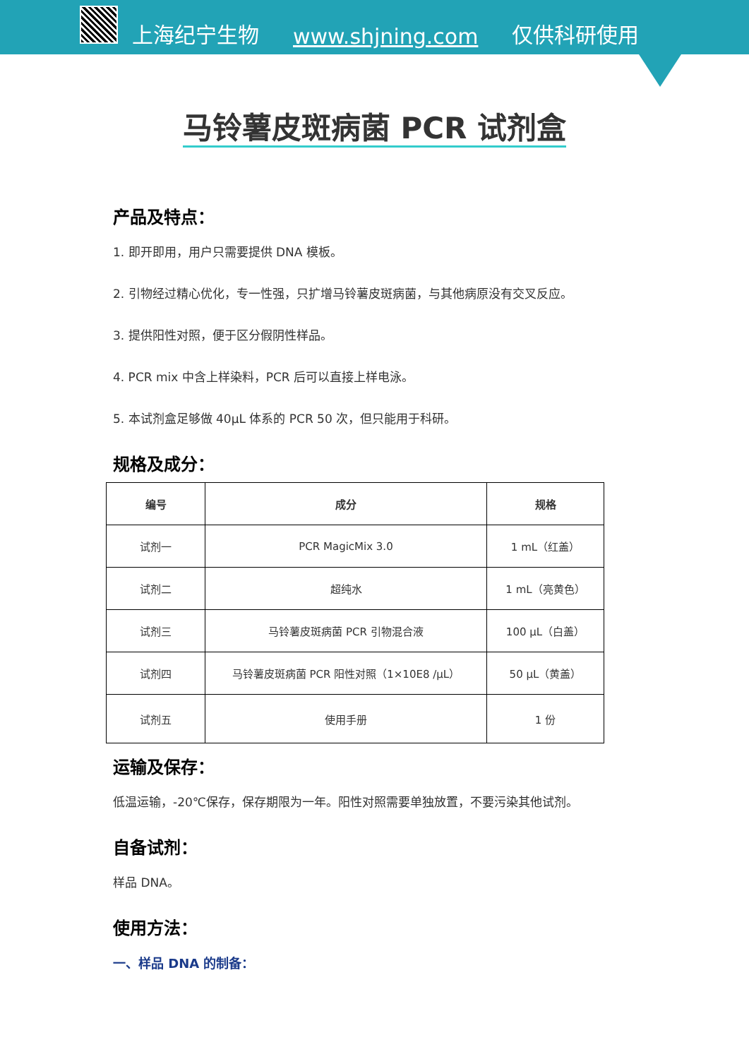上海纪宁生物 www.shjning.com 仅供科研使用
马铃薯皮斑病菌 PCR 试剂盒
产品及特点：
1. 即开即用，用户只需要提供 DNA 模板。
2. 引物经过精心优化，专一性强，只扩增马铃薯皮斑病菌，与其他病原没有交叉反应。
3. 提供阳性对照，便于区分假阴性样品。
4. PCR mix 中含上样染料，PCR 后可以直接上样电泳。
5. 本试剂盒足够做 40μL 体系的 PCR 50 次，但只能用于科研。
规格及成分：
| 编号 | 成分 | 规格 |
| --- | --- | --- |
| 试剂一 | PCR MagicMix 3.0 | 1 mL（红盖） |
| 试剂二 | 超纯水 | 1 mL（亮黄色） |
| 试剂三 | 马铃薯皮斑病菌 PCR 引物混合液 | 100 μL（白盖） |
| 试剂四 | 马铃薯皮斑病菌 PCR 阳性对照（1×10E8 /μL） | 50 μL（黄盖） |
| 试剂五 | 使用手册 | 1 份 |
运输及保存：
低温运输，-20℃保存，保存期限为一年。阳性对照需要单独放置，不要污染其他试剂。
自备试剂：
样品 DNA。
使用方法：
一、样品 DNA 的制备：